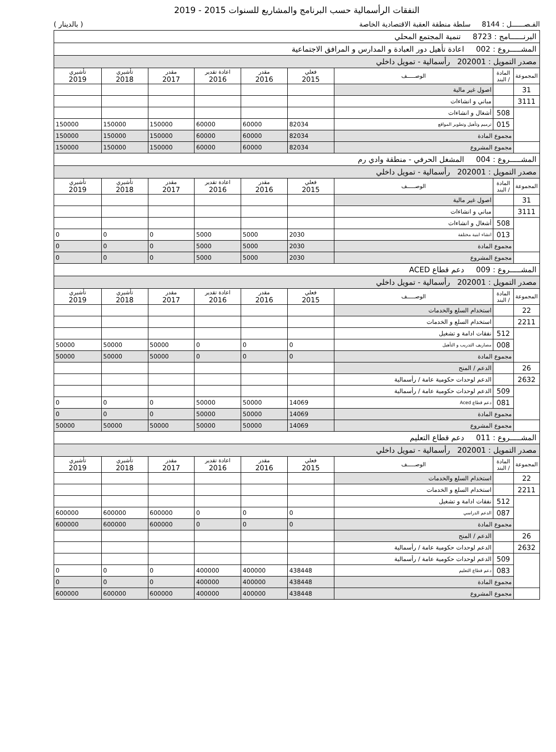النفقات الرأسمالية حسب البرنامج والمشاريع للسنوات 2015 - 2019
الفـصــــــل : 8144 سلطة منطقة العقبة الاقتصادية الخاصة ( بالدينار )
| البرنــــــامج : 8723 تنمية المجتمع المحلي | | | | | | | | |
| المشـــــروع : 002 اعادة تأهيل دور العبادة و المدارس و المرافق الاجتماعية | | | | | | | | |
| مصدر التمويل : 202001 رأسمالية - تمويل داخلي | | | | | | | | |
| المجموعة | المادة / البند | الوصـــــف | فعلي 2015 | مقدر 2016 | اعادة تقدير 2016 | مقدر 2017 | تأشيري 2018 | تأشيري 2019 |
| 31 | | اصول غير مالية | | | | | | |
| 3111 | | مباني و انشاءات | | | | | | |
| | 508 | أشغال و انشاءات | | | | | | |
| | 015 | ترميم وتأهيل وتطوير المواقع | 82034 | 60000 | 60000 | 150000 | 150000 | 150000 |
| | مجموع المادة | | 82034 | 60000 | 60000 | 150000 | 150000 | 150000 |
| | مجموع المشروع | | 82034 | 60000 | 60000 | 150000 | 150000 | 150000 |
| المشـــــروع : 004 المشغل الحرفي - منطقة وادي رم | | | | | | | | |
| مصدر التمويل : 202001 رأسمالية - تمويل داخلي | | | | | | | | |
| المجموعة | المادة / البند | الوصـــــف | فعلي 2015 | مقدر 2016 | اعادة تقدير 2016 | مقدر 2017 | تأشيري 2018 | تأشيري 2019 |
| 31 | | اصول غير مالية | | | | | | |
| 3111 | | مباني و انشاءات | | | | | | |
| | 508 | أشغال و انشاءات | | | | | | |
| | 013 | انشاء ابنية مختلفة | 2030 | 5000 | 5000 | 0 | 0 | 0 |
| | مجموع المادة | | 2030 | 5000 | 5000 | 0 | 0 | 0 |
| | مجموع المشروع | | 2030 | 5000 | 5000 | 0 | 0 | 0 |
| المشـــــروع : 009 دعم قطاع ACED | | | | | | | | |
| مصدر التمويل : 202001 رأسمالية - تمويل داخلي | | | | | | | | |
| المجموعة | المادة / البند | الوصـــــف | فعلي 2015 | مقدر 2016 | اعادة تقدير 2016 | مقدر 2017 | تأشيري 2018 | تأشيري 2019 |
| 22 | | استخدام السلع والخدمات | | | | | | |
| 2211 | | استخدام السلع و الخدمات | | | | | | |
| | 512 | نفقات ادامة و تشغيل | | | | | | |
| | 008 | مصاريف التدريب و التأهيل | 0 | 0 | 0 | 50000 | 50000 | 50000 |
| | مجموع المادة | | 0 | 0 | 0 | 50000 | 50000 | 50000 |
| 26 | | الدعم / المنح | | | | | | |
| 2632 | | الدعم لوحدات حكومية عامة / رأسمالية | | | | | | |
| | 509 | الدعم لوحدات حكومية عامة / رأسمالية | | | | | | |
| | 081 | دعم قطاع Aced | 14069 | 50000 | 50000 | 0 | 0 | 0 |
| | مجموع المادة | | 14069 | 50000 | 50000 | 0 | 0 | 0 |
| | مجموع المشروع | | 14069 | 50000 | 50000 | 50000 | 50000 | 50000 |
| المشـــــروع : 011 دعم قطاع التعليم | | | | | | | | |
| مصدر التمويل : 202001 رأسمالية - تمويل داخلي | | | | | | | | |
| المجموعة | المادة / البند | الوصـــــف | فعلي 2015 | مقدر 2016 | اعادة تقدير 2016 | مقدر 2017 | تأشيري 2018 | تأشيري 2019 |
| 22 | | استخدام السلع والخدمات | | | | | | |
| 2211 | | استخدام السلع و الخدمات | | | | | | |
| | 512 | نفقات ادامة و تشغيل | | | | | | |
| | 087 | الدعم الدراسي | 0 | 0 | 0 | 600000 | 600000 | 600000 |
| | مجموع المادة | | 0 | 0 | 0 | 600000 | 600000 | 600000 |
| 26 | | الدعم / المنح | | | | | | |
| 2632 | | الدعم لوحدات حكومية عامة / رأسمالية | | | | | | |
| | 509 | الدعم لوحدات حكومية عامة / رأسمالية | | | | | | |
| | 083 | دعم قطاع التعليم | 438448 | 400000 | 400000 | 0 | 0 | 0 |
| | مجموع المادة | | 438448 | 400000 | 400000 | 0 | 0 | 0 |
| | مجموع المشروع | | 438448 | 400000 | 400000 | 600000 | 600000 | 600000 |